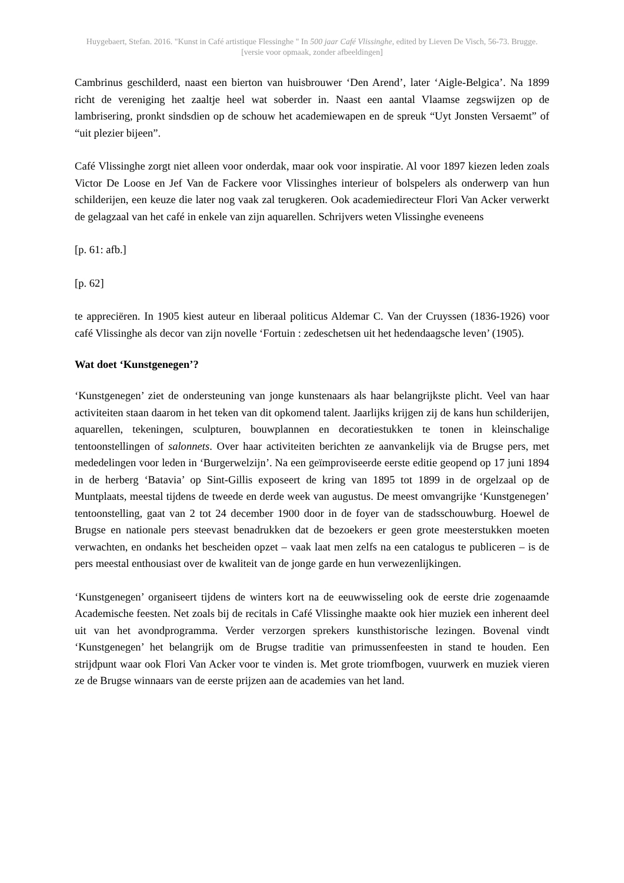Huygebaert, Stefan. 2016. "Kunst in Café artistique Flessinghe " In 500 jaar Café Vlissinghe, edited by Lieven De Visch, 56-73. Brugge. [versie voor opmaak, zonder afbeeldingen]
Cambrinus geschilderd, naast een bierton van huisbrouwer ‘Den Arend’, later ‘Aigle-Belgica’. Na 1899 richt de vereniging het zaaltje heel wat soberder in. Naast een aantal Vlaamse zegswijzen op de lambrisering, pronkt sindsdien op de schouw het academiewapen en de spreuk “Uyt Jonsten Versaemt” of “uit plezier bijeen”.
Café Vlissinghe zorgt niet alleen voor onderdak, maar ook voor inspiratie. Al voor 1897 kiezen leden zoals Victor De Loose en Jef Van de Fackere voor Vlissinghes interieur of bolspelers als onderwerp van hun schilderijen, een keuze die later nog vaak zal terugkeren. Ook academiedirecteur Flori Van Acker verwerkt de gelagzaal van het café in enkele van zijn aquarellen. Schrijvers weten Vlissinghe eveneens
[p. 61: afb.]
[p. 62]
te appreciëren. In 1905 kiest auteur en liberaal politicus Aldemar C. Van der Cruyssen (1836-1926) voor café Vlissinghe als decor van zijn novelle ‘Fortuin : zedeschetsen uit het hedendaagsche leven’ (1905).
Wat doet ‘Kunstgenegen’?
‘Kunstgenegen’ ziet de ondersteuning van jonge kunstenaars als haar belangrijkste plicht. Veel van haar activiteiten staan daarom in het teken van dit opkomend talent. Jaarlijks krijgen zij de kans hun schilderijen, aquarellen, tekeningen, sculpturen, bouwplannen en decoratiestukken te tonen in kleinschalige tentoonstellingen of salonnets. Over haar activiteiten berichten ze aanvankelijk via de Brugse pers, met mededelingen voor leden in ‘Burgerwelzijn’. Na een geïmproviseerde eerste editie geopend op 17 juni 1894 in de herberg ‘Batavia’ op Sint-Gillis exposeert de kring van 1895 tot 1899 in de orgelzaal op de Muntplaats, meestal tijdens de tweede en derde week van augustus. De meest omvangrijke ‘Kunstgenegen’ tentoonstelling, gaat van 2 tot 24 december 1900 door in de foyer van de stadsschouwburg. Hoewel de Brugse en nationale pers steevast benadrukken dat de bezoekers er geen grote meesterstukken moeten verwachten, en ondanks het bescheiden opzet – vaak laat men zelfs na een catalogus te publiceren – is de pers meestal enthousiast over de kwaliteit van de jonge garde en hun verwezenlijkingen.
‘Kunstgenegen’ organiseert tijdens de winters kort na de eeuwwisseling ook de eerste drie zogenaamde Academische feesten. Net zoals bij de recitals in Café Vlissinghe maakte ook hier muziek een inherent deel uit van het avondprogramma. Verder verzorgen sprekers kunsthistorische lezingen. Bovenal vindt ‘Kunstgenegen’ het belangrijk om de Brugse traditie van primussenfeesten in stand te houden. Een strijdpunt waar ook Flori Van Acker voor te vinden is. Met grote triomfbogen, vuurwerk en muziek vieren ze de Brugse winnaars van de eerste prijzen aan de academies van het land.